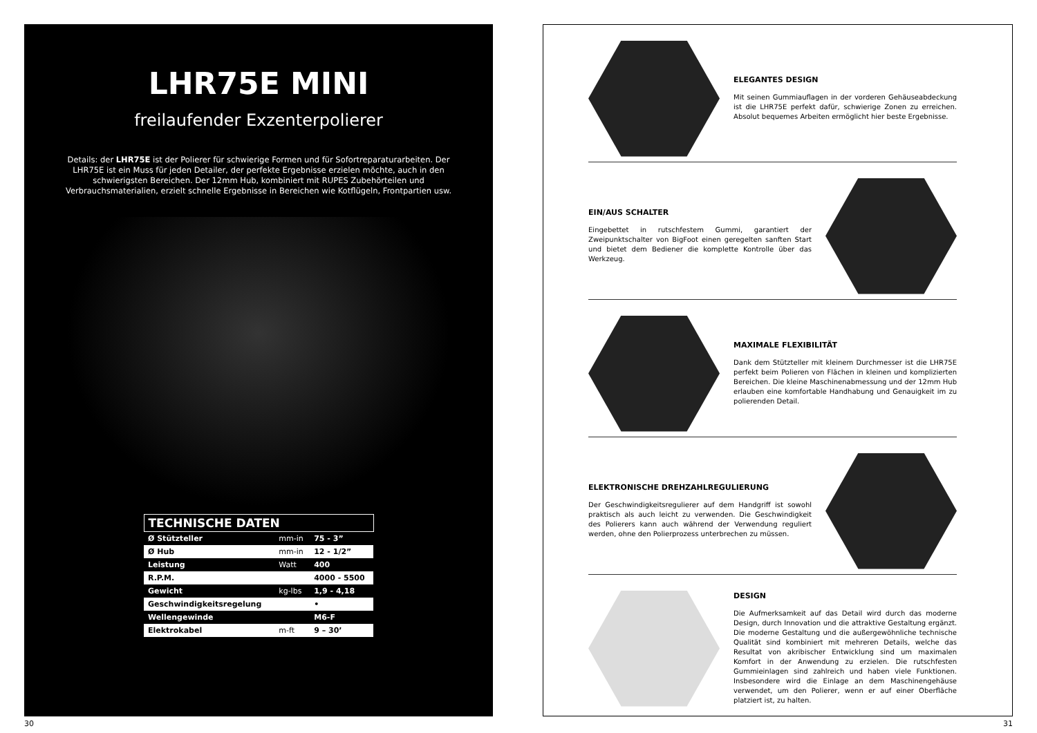LHR75E MINI
freilaufender Exzenterpolierer
Details: der LHR75E ist der Polierer für schwierige Formen und für Sofortreparaturarbeiten. Der LHR75E ist ein Muss für jeden Detailer, der perfekte Ergebnisse erzielen möchte, auch in den schwierigsten Bereichen. Der 12mm Hub, kombiniert mit RUPES Zubehörteilen und Verbrauchsmaterialien, erzielt schnelle Ergebnisse in Bereichen wie Kotflügeln, Frontpartien usw.
| TECHNISCHE DATEN | | |
| --- | --- | --- |
| Ø Stützteller | mm-in | 75 - 3” |
| Ø Hub | mm-in | 12 - 1/2” |
| Leistung | Watt | 400 |
| R.P.M. | | 4000 - 5500 |
| Gewicht | kg-lbs | 1,9 - 4,18 |
| Geschwindigkeitsregelung | | • |
| Wellengewinde | | M6-F |
| Elektrokabel | m-ft | 9 – 30’ |
ELEGANTES DESIGN
Mit seinen Gummiauflagen in der vorderen Gehäuseabdeckung ist die LHR75E perfekt dafür, schwierige Zonen zu erreichen. Absolut bequemes Arbeiten ermöglicht hier beste Ergebnisse.
EIN/AUS SCHALTER
Eingebettet in rutschfestem Gummi, garantiert der Zweipunktschalter von BigFoot einen geregelten sanften Start und bietet dem Bediener die komplette Kontrolle über das Werkzeug.
MAXIMALE FLEXIBILITÄT
Dank dem Stützteller mit kleinem Durchmesser ist die LHR75E perfekt beim Polieren von Flächen in kleinen und komplizierten Bereichen. Die kleine Maschinenabmessung und der 12mm Hub erlauben eine komfortable Handhabung und Genauigkeit im zu polierenden Detail.
ELEKTRONISCHE DREHZAHLREGULIERUNG
Der Geschwindigkeitsregulierer auf dem Handgriff ist sowohl praktisch als auch leicht zu verwenden. Die Geschwindigkeit des Polierers kann auch während der Verwendung reguliert werden, ohne den Polierprozess unterbrechen zu müssen.
DESIGN
Die Aufmerksamkeit auf das Detail wird durch das moderne Design, durch Innovation und die attraktive Gestaltung ergänzt. Die moderne Gestaltung und die außergewöhnliche technische Qualität sind kombiniert mit mehreren Details, welche das Resultat von akribischer Entwicklung sind um maximalen Komfort in der Anwendung zu erzielen. Die rutschfesten Gummieinlagen sind zahlreich und haben viele Funktionen. Insbesondere wird die Einlage an dem Maschinengehäuse verwendet, um den Polierer, wenn er auf einer Oberfläche platziert ist, zu halten.
30 31